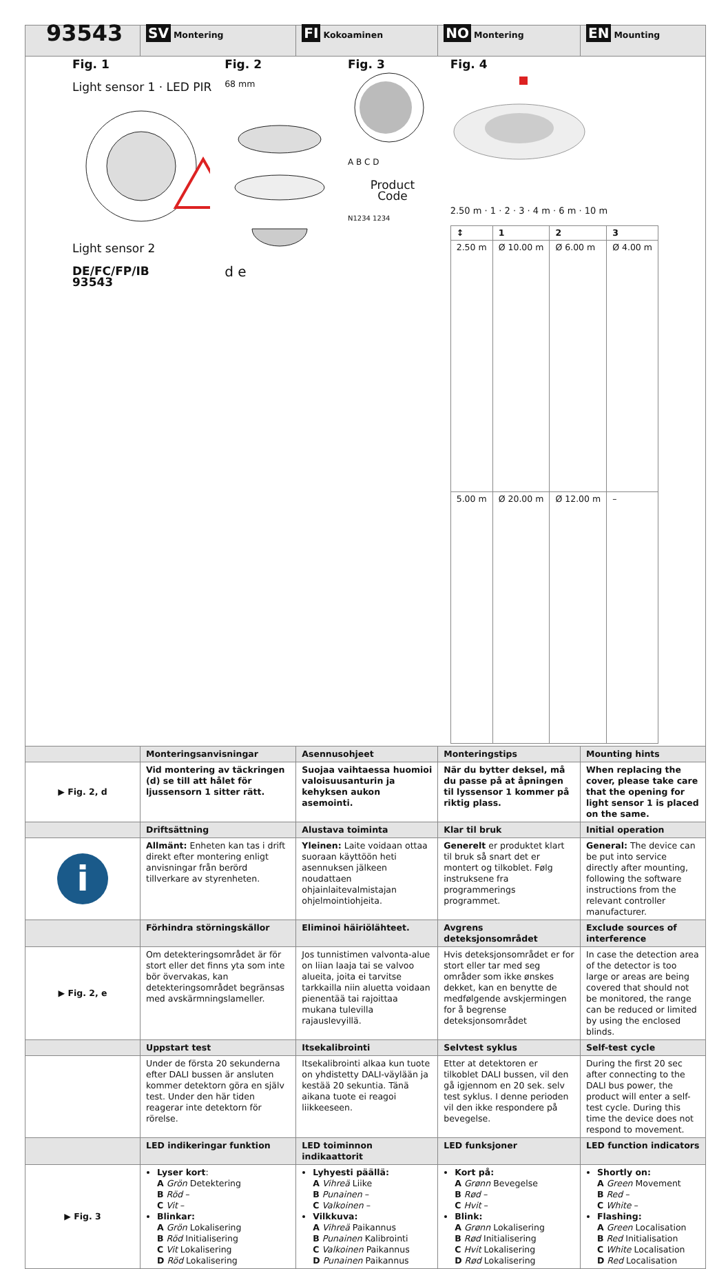| 93543 | SV Montering | FI Kokoaminen | NO Montering | EN Mounting |
| Fig. 1 Light sensor 1 · LED PIR Light sensor 2 DE/FC/FP/IB 93543 Fig. 2 68 mm d e Fig. 3 A B C D Product Code N1234 1234 Fig. 4 2.50 m · 1 · 2 · 3 · 4 m · 6 m · 10 m / ↕ / 1 / 2 / 3 / / --- / --- / --- / --- / / 2.50 m / Ø 10.00 m / Ø 6.00 m / Ø 4.00 m / / 5.00 m / Ø 20.00 m / Ø 12.00 m / – / | | | | |
| | Monteringsanvisningar | Asennusohjeet | Monteringstips | Mounting hints |
| ▶ Fig. 2, d | Vid montering av täckringen (d) se till att hålet för ljussensorn 1 sitter rätt. | Suojaa vaihtaessa huomioi valoisuusanturin ja kehyksen aukon asemointi. | När du bytter deksel, må du passe på at åpningen til lyssensor 1 kommer på riktig plass. | When replacing the cover, please take care that the opening for light sensor 1 is placed on the same. |
| | Driftsättning | Alustava toiminta | Klar til bruk | Initial operation |
| i | Allmänt: Enheten kan tas i drift direkt efter montering enligt anvisningar från berörd tillverkare av styrenheten. | Yleinen: Laite voidaan ottaa suoraan käyttöön heti asennuksen jälkeen noudattaen ohjainlaitevalmistajan ohjelmointiohjeita. | Generelt er produktet klart til bruk så snart det er montert og tilkoblet. Følg instruksene fra programmerings programmet. | General: The device can be put into service directly after mounting, following the software instructions from the relevant controller manufacturer. |
| | Förhindra störningskällor | Eliminoi häiriölähteet. | Avgrens deteksjonsområdet | Exclude sources of interference |
| ▶ Fig. 2, e | Om detekteringsområdet är för stort eller det finns yta som inte bör övervakas, kan detekteringsområdet begränsas med avskärmningslameller. | Jos tunnistimen valvonta-alue on liian laaja tai se valvoo alueita, joita ei tarvitse tarkkailla niin aluetta voidaan pienentää tai rajoittaa mukana tulevilla rajauslevyillä. | Hvis deteksjonsområdet er for stort eller tar med seg områder som ikke ønskes dekket, kan en benytte de medfølgende avskjermingen for å begrense deteksjonsområdet | In case the detection area of the detector is too large or areas are being covered that should not be monitored, the range can be reduced or limited by using the enclosed blinds. |
| | Uppstart test | Itsekalibrointi | Selvtest syklus | Self-test cycle |
| | Under de första 20 sekunderna efter DALI bussen är ansluten kommer detektorn göra en själv test. Under den här tiden reagerar inte detektorn för rörelse. | Itsekalibrointi alkaa kun tuote on yhdistetty DALI-väylään ja kestää 20 sekuntia. Tänä aikana tuote ei reagoi liikkeeseen. | Etter at detektoren er tilkoblet DALI bussen, vil den gå igjennom en 20 sek. selv test syklus. I denne perioden vil den ikke respondere på bevegelse. | During the first 20 sec after connecting to the DALI bus power, the product will enter a self-test cycle. During this time the device does not respond to movement. |
| | LED indikeringar funktion | LED toiminnon indikaattorit | LED funksjoner | LED function indicators |
| ▶ Fig. 3 | Lyser kort : A Grön Detektering B Röd – C Vit – Blinkar: A Grön Lokalisering B Röd Initialisering C Vit Lokalisering D Röd Lokalisering | Lyhyesti päällä: A Vihreä Liike B Punainen – C Valkoinen – Vilkkuva: A Vihreä Paikannus B Punainen Kalibrointi C Valkoinen Paikannus D Punainen Paikannus | Kort på: A Grønn Bevegelse B Rød – C Hvit – Blink: A Grønn Lokalisering B Rød Initialisering C Hvit Lokalisering D Rød Lokalisering | Shortly on: A Green Movement B Red – C White – Flashing: A Green Localisation B Red Initialisation C White Localisation D Red Localisation |